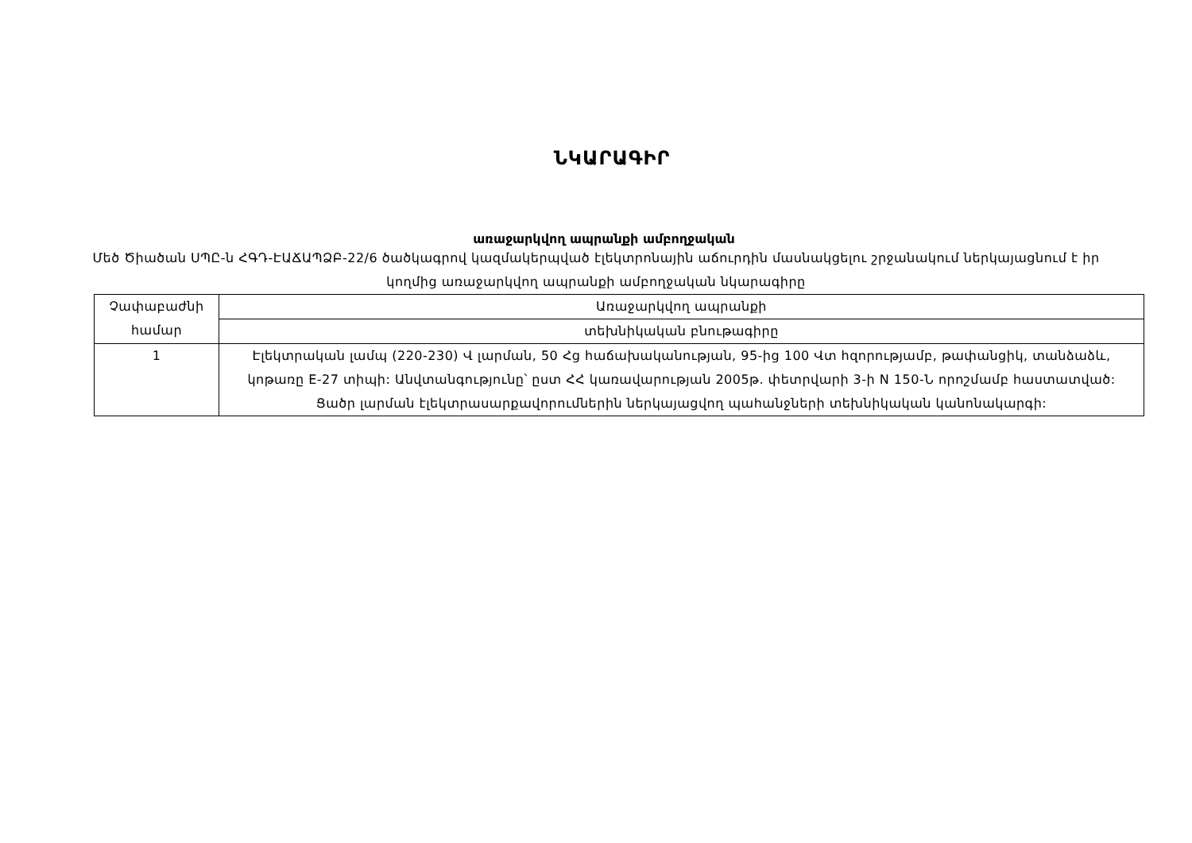ՆԿԱՐԱԳԻՐ
առաջարկվող ապրանքի ամբողջական
Մեծ Ծիածան ՍՊԸ-ն ՀԳԴ-ԷԱՃԱՊՁԲ-22/6 ծածկագրով կազմակերպված էլեկտրոնային աճուրդին մասնակցելու շրջանակում ներկայացնում է իր կողմից առաջարկվող ապրանքի ամբողջական նկարագիրը
| Չափաբաժնի համար | Առաջարկվող ապրանքի |
| | տեխնիկական բնութագիրը |
| 1 | Էլեկտրական լամպ (220-230) Վ լարման, 50 Հց հաճախականության, 95-ից 100 Վտ հզորությամբ, թափանցիկ, տանձաձև, կոթառը E-27 տիպի: Անվտանգությունը՝ ըստ ՀՀ կառավարության 2005թ. փետրվարի 3-ի N 150-Ն որոշմամբ հաստատված: Ցածր լարման էլեկտրասարքավորումներին ներկայացվող պահանջների տեխնիկական կանոնակարգի: |